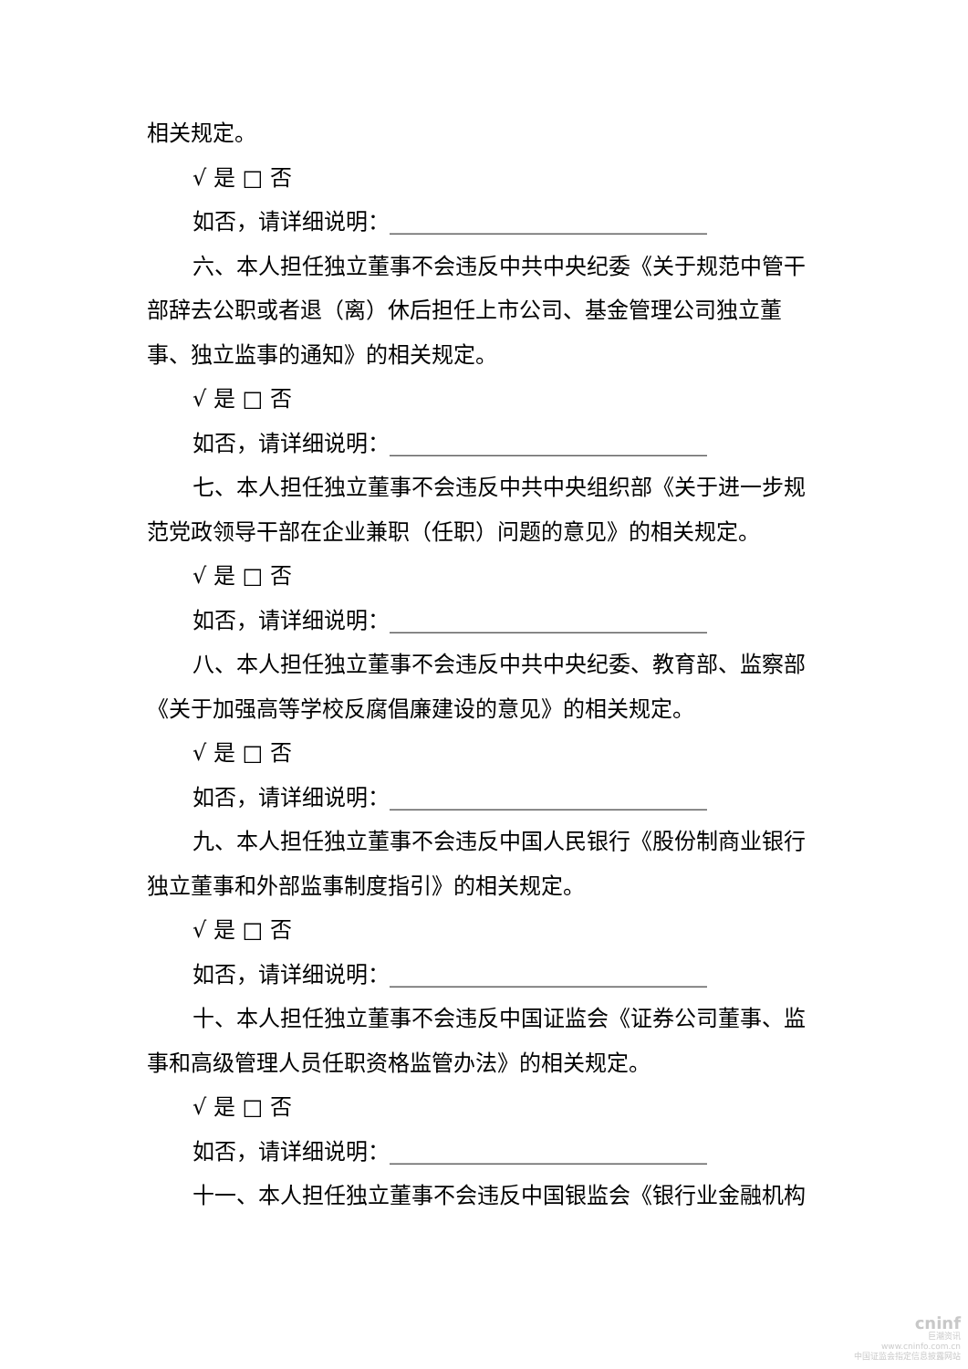相关规定。
√ 是 □ 否
如否，请详细说明：_____________________________
六、本人担任独立董事不会违反中共中央纪委《关于规范中管干部辞去公职或者退（离）休后担任上市公司、基金管理公司独立董事、独立监事的通知》的相关规定。
√ 是 □ 否
如否，请详细说明：_____________________________
七、本人担任独立董事不会违反中共中央组织部《关于进一步规范党政领导干部在企业兼职（任职）问题的意见》的相关规定。
√ 是 □ 否
如否，请详细说明：_____________________________
八、本人担任独立董事不会违反中共中央纪委、教育部、监察部《关于加强高等学校反腐倡廉建设的意见》的相关规定。
√ 是 □ 否
如否，请详细说明：_____________________________
九、本人担任独立董事不会违反中国人民银行《股份制商业银行独立董事和外部监事制度指引》的相关规定。
√ 是 □ 否
如否，请详细说明：_____________________________
十、本人担任独立董事不会违反中国证监会《证券公司董事、监事和高级管理人员任职资格监管办法》的相关规定。
√ 是 □ 否
如否，请详细说明：_____________________________
十一、本人担任独立董事不会违反中国银监会《银行业金融机构
cninf
巨潮资讯
www.cninfo.com.cn
中国证监会指定信息披露网站